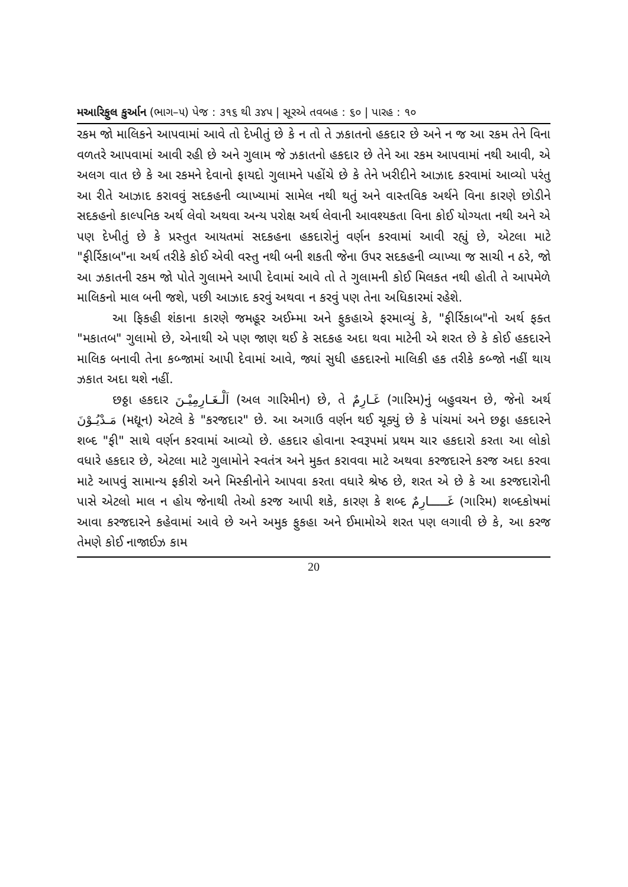મઆરિફુલ કુર્આન (ભાગ–૫) પેજ : ૩૧૬ થી ૩૪૫ | સૂરએ તવબહ : ૬૦ | પારહ : ૧૦
રકમ જો માલિકને આપવામાં આવે તો દેખીતું છે કે ન તો તે ઝકાતનો હકદાર છે અને ન જ આ રકમ તેને વિના વળતરે આપવામાં આવી રહી છે અને ગુલામ જે ઝકાતનો હકદાર છે તેને આ રકમ આપવામાં નથી આવી, એ અલગ વાત છે કે આ રકમને દેવાનો ફાયદો ગુલામને પહોંચે છે કે તેને ખરીદીને આઝાદ કરવામાં આવ્યો પરંતુ આ રીતે આઝાદ કરાવવું સદકહની વ્યાખ્યામાં સામેલ નથી થતું અને વાસ્તવિક અર્થને વિના કારણે છોડીને સદકહનો કાલ્પનિક અર્થ લેવો અથવા અન્ય પરોક્ષ અર્થ લેવાની આવશ્યકતા વિના કોઈ યોગ્યતા નથી અને એ પણ દેખીતું છે કે પ્રસ્તુત આયતમાં સદકહના હકદારોનું વર્ણન કરવામાં આવી રહ્યું છે, એટલા માટે "ફીર્રિકાબ"ના અર્થ તરીકે કોઈ એવી વસ્તુ નથી બની શકતી જેના ઉપર સદકહની વ્યાખ્યા જ સાચી ન ઠરે, જો આ ઝકાતની રકમ જો પોતે ગુલામને આપી દેવામાં આવે તો તે ગુલામની કોઈ મિલકત નથી હોતી તે આપમેળે માલિકનો માલ બની જશે, પછી આઝાદ કરવું અથવા ન કરવું પણ તેના અધિકારમાં રહેશે.
આ ફિકહી શંકાના કારણે જમહૂર અઈમ્મા અને ફુકહાએ ફરમાવ્યું કે, "ફીર્રિકાબ"નો અર્થ ફક્ત "મકાતબ" ગુલામો છે, એનાથી એ પણ જાણ થઈ કે સદકહ અદા થવા માટેની એ શરત છે કે કોઈ હકદારને માલિક બનાવી તેના કબ્જામાં આપી દેવામાં આવે, જ્યાં સુધી હકદારનો માલિકી હક તરીકે કબ્જો નહીં થાય ઝકાત અદા થશે નહીં.
છઠ્ઠા હકદાર اَلْـغَـارِمِيْـنَ (અલ ગારિમીન) છે, તે غَـارِمٌ (ગારિમ)નું બહુવચન છે, જેનો અર્થ مَـدْيُـوْنَ (મદ્યૂન) એટલે કે "કરજદાર" છે. આ અગાઉ વર્ણન થઈ ચૂક્યું છે કે પાંચમાં અને છઠ્ઠા હકદારને શબ્દ "ફી" સાથે વર્ણન કરવામાં આવ્યો છે. હકદાર હોવાના સ્વરૂપમાં પ્રથમ ચાર હકદારો કરતા આ લોકો વધારે હકદાર છે, એટલા માટે ગુલામોને સ્વતંત્ર અને મુક્ત કરાવવા માટે અથવા કરજદારને કરજ અદા કરવા માટે આપવું સામાન્ય ફકીરો અને મિસ્કીનોને આપવા કરતા વધારે શ્રેષ્ઠ છે, શરત એ છે કે આ કરજદારોની પાસે એટલો માલ ન હોય જેનાથી તેઓ કરજ આપી શકે, કારણ કે શબ્દ غَـــــارِمٌ (ગારિમ) શબ્દકોષમાં આવા કરજદારને કહેવામાં આવે છે અને અમુક ફુકહા અને ઈમામોએ શરત પણ લગાવી છે કે, આ કરજ તેમણે કોઈ નાજાઈઝ કામ
20